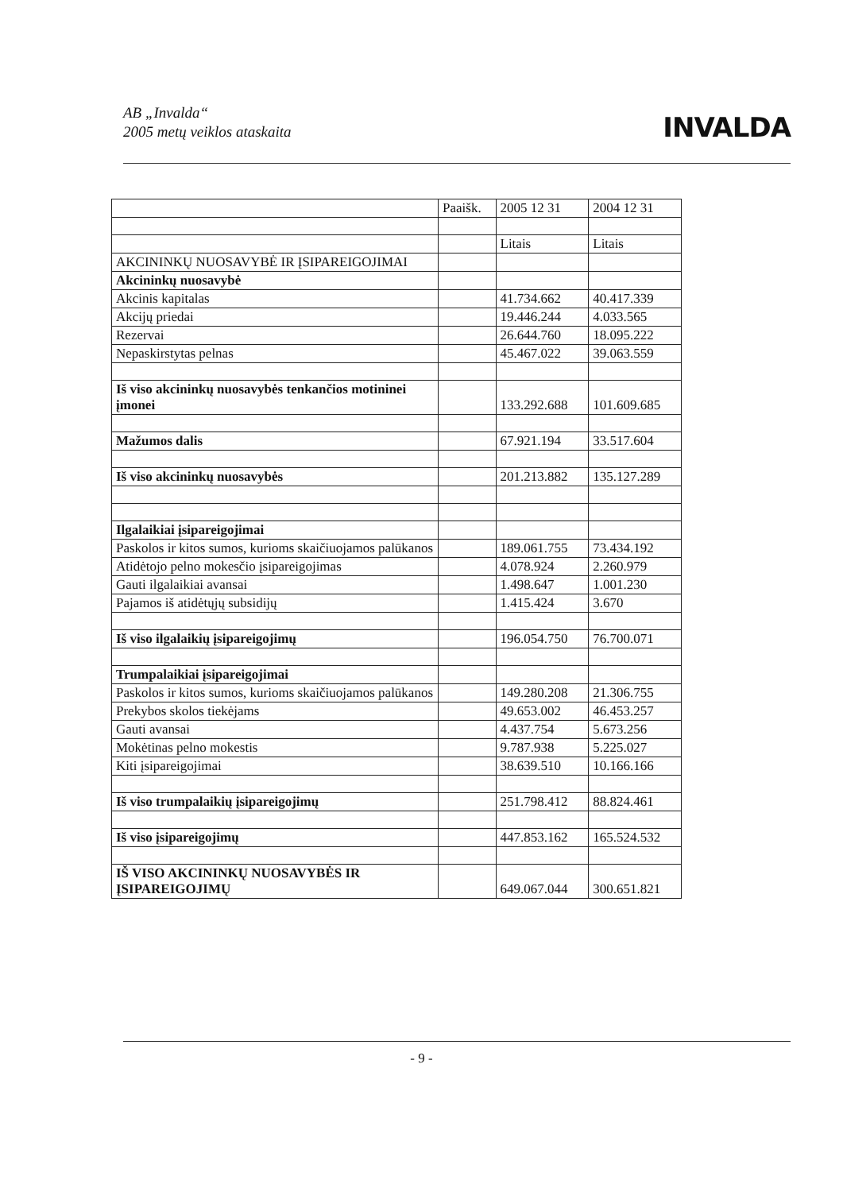AB „Invalda“
2005 metų veiklos ataskaita
INVALDA
| | Paaišk. | 2005 12 31 | 2004 12 31 |
| | | Litais | Litais |
| AKCININKŲ NUOSAVYBĖ IR ĮSIPAREIGOJIMAI | | | |
| Akcininkų nuosavybė | | | |
| Akcinis kapitalas | | 41.734.662 | 40.417.339 |
| Akcijų priedai | | 19.446.244 | 4.033.565 |
| Rezervai | | 26.644.760 | 18.095.222 |
| Nepaskirstytas pelnas | | 45.467.022 | 39.063.559 |
| Iš viso akcininkų nuosavybės tenkančios motininei įmonei | | 133.292.688 | 101.609.685 |
| Mažumos dalis | | 67.921.194 | 33.517.604 |
| Iš viso akcininkų nuosavybės | | 201.213.882 | 135.127.289 |
| Ilgalaikiai įsipareigojimai | | | |
| Paskolos ir kitos sumos, kurioms skaičiuojamos palūkanos | | 189.061.755 | 73.434.192 |
| Atidėtojo pelno mokesčio įsipareigojimas | | 4.078.924 | 2.260.979 |
| Gauti ilgalaikiai avansai | | 1.498.647 | 1.001.230 |
| Pajamos iš atidėtųjų subsidijų | | 1.415.424 | 3.670 |
| Iš viso ilgalaikių įsipareigojimų | | 196.054.750 | 76.700.071 |
| Trumpalaikiai įsipareigojimai | | | |
| Paskolos ir kitos sumos, kurioms skaičiuojamos palūkanos | | 149.280.208 | 21.306.755 |
| Prekybos skolos tiekėjams | | 49.653.002 | 46.453.257 |
| Gauti avansai | | 4.437.754 | 5.673.256 |
| Mokėtinas pelno mokestis | | 9.787.938 | 5.225.027 |
| Kiti įsipareigojimai | | 38.639.510 | 10.166.166 |
| Iš viso trumpalaikių įsipareigojimų | | 251.798.412 | 88.824.461 |
| Iš viso įsipareigojimų | | 447.853.162 | 165.524.532 |
| IŠ VISO AKCININKŲ NUOSAVYBĖS IR ĮSIPAREIGOJIMŲ | | 649.067.044 | 300.651.821 |
- 9 -